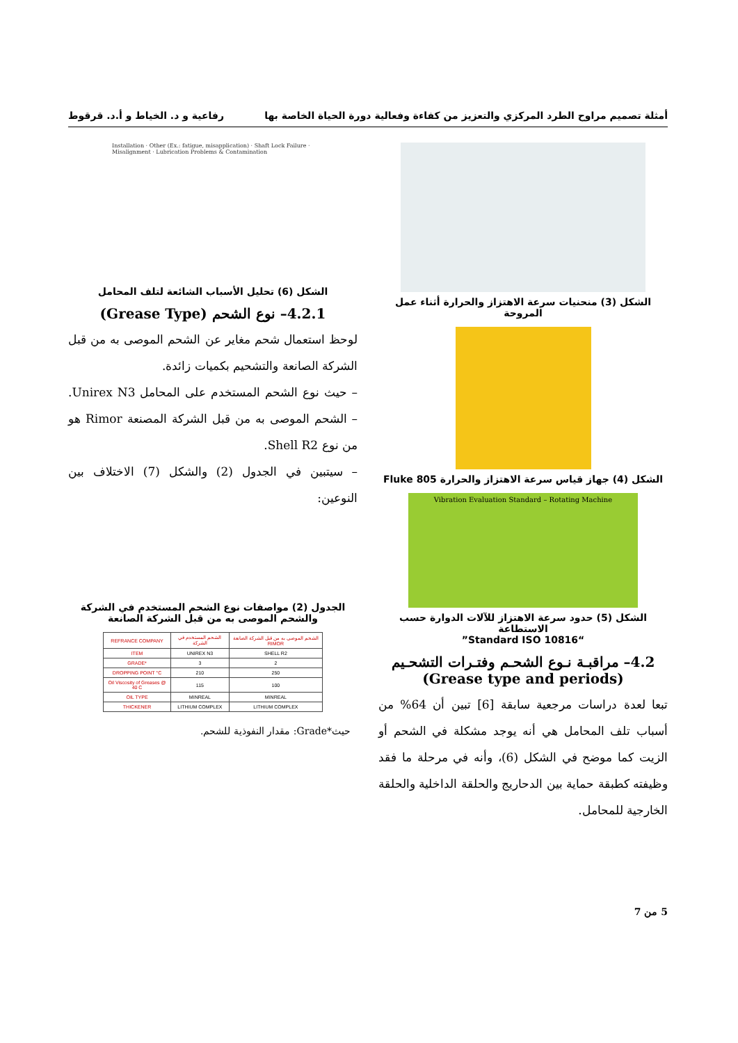أمثلة تصميم مراوح الطرد المركزي والتعزيز من كفاءة وفعالية دورة الحياة الخاصة بها رفاعية و د. الخياط و أ.د. قرقوط
الشكل (3) منحنيات سرعة الاهتزاز والحرارة أثناء عمل المروحة
الشكل (4) جهاز قياس سرعة الاهتزاز والحرارة Fluke 805
Vibration Evaluation Standard – Rotating Machine
الشكل (5) حدود سرعة الاهتزاز للآلات الدوارة حسب الاستطاعة
“Standard ISO 10816”
4.2– مراقبـة نـوع الشحـم وفتـرات التشحـيم
(Grease type and periods)
تبعا لعدة دراسات مرجعية سابقة [6] تبين أن 64% من أسباب تلف المحامل هي أنه يوجد مشكلة في الشحم أو الزيت كما موضح في الشكل (6)، وأنه في مرحلة ما فقد وظيفته كطبقة حماية بين الدحاريج والحلقة الداخلية والحلقة الخارجية للمحامل.
Installation · Other (Ex.: fatigue, misapplication) · Shaft Lock Failure · Misalignment · Lubrication Problems & Contamination
الشكل (6) تحليل الأسباب الشائعة لتلف المحامل
4.2.1– نوع الشحم (Grease Type)
لوحظ استعمال شحم مغاير عن الشحم الموصى به من قبل الشركة الصانعة والتشحيم بكميات زائدة.
– حيث نوع الشحم المستخدم على المحامل Unirex N3. – الشحم الموصى به من قبل الشركة المصنعة Rimor هو من نوع Shell R2.
– سيتبين في الجدول (2) والشكل (7) الاختلاف بين النوعين:
الجدول (2) مواصفات نوع الشحم المستخدم في الشركة والشحم الموصى به من قبل الشركة الصانعة
| REFRANCE COMPANY | الشحم المستخدم في الشركة | الشحم الموصى به من قبل الشركة الصانعة RIMOR |
| --- | --- | --- |
| ITEM | UNIREX N3 | SHELL R2 |
| GRADE* | 3 | 2 |
| DROPPING POINT °C | 210 | 250 |
| Oil Viscosity of Greases @ 40 C | 115 | 100 |
| OIL TYPE | MINREAL | MINREAL |
| THICKENER | LITHIUM COMPLEX | LITHIUM COMPLEX |
حيث*Grade: مقدار النفوذية للشحم.
5 من 7